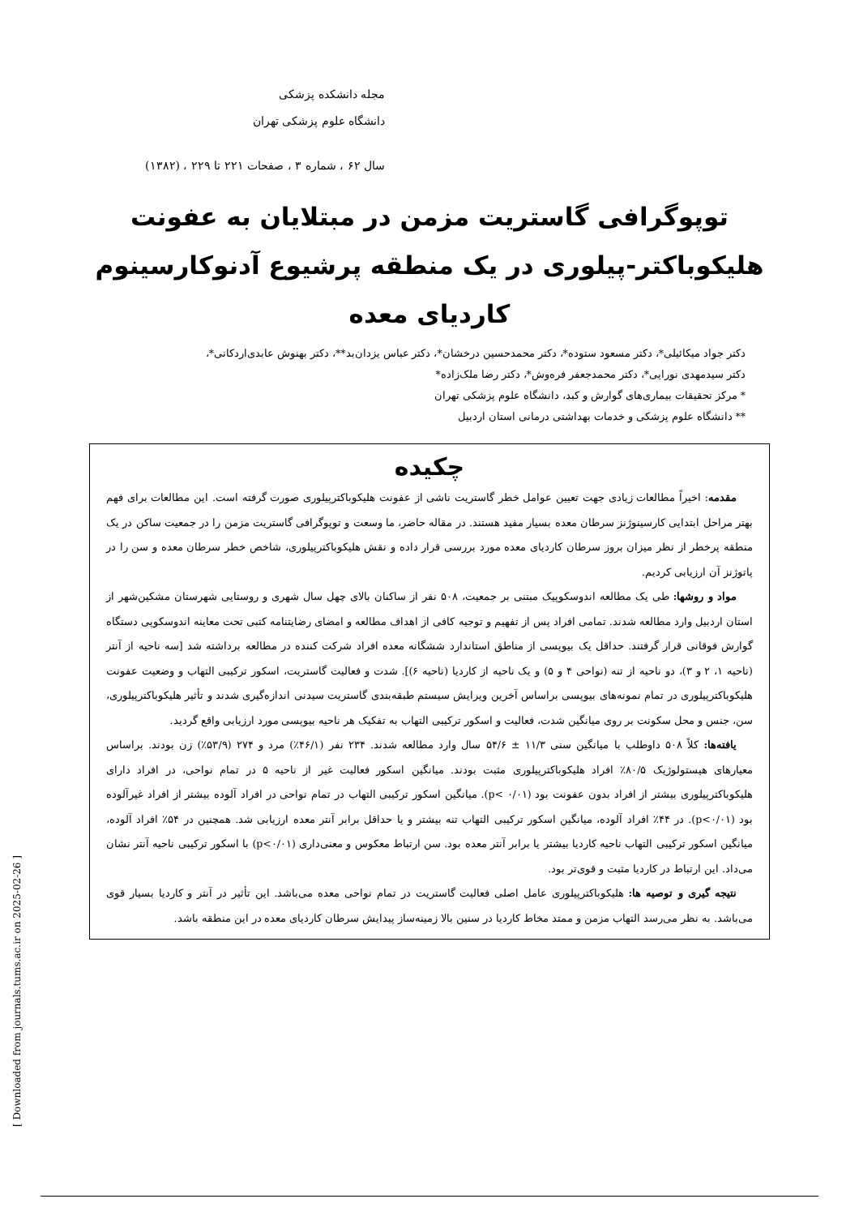مجله دانشکده پزشکی
دانشگاه علوم پزشکی تهران
سال ۶۲ ، شماره ۳ ، صفحات ۲۲۱ تا ۲۲۹ ، (۱۳۸۲)
توپوگرافی گاستریت مزمن در مبتلایان به عفونت
هلیکوباکتر-پیلوری در یک منطقه پرشیوع آدنوکارسینوم
کاردیای معده
دکتر جواد میکائیلی*، دکتر مسعود ستوده*، دکتر محمدحسین درخشان*، دکتر عباس یزدان‌بد**، دکتر بهنوش عابدی‌اردکانی*،
دکتر سیدمهدی نورایی*، دکتر محمدجعفر فره‌وش*، دکتر رضا ملک‌زاده*
* مرکز تحقیقات بیماری‌های گوارش و کبد، دانشگاه علوم پزشکی تهران
** دانشگاه علوم پزشکی و خدمات بهداشتی درمانی استان اردبیل
چکیده
مقدمه: اخیراً مطالعات زیادی جهت تعیین عوامل خطر گاستریت ناشی از عفونت هلیکوباکترپیلوری صورت گرفته است. این مطالعات برای فهم بهتر مراحل ابتدایی کارسینوژنز سرطان معده بسیار مفید هستند. در مقاله حاضر، ما وسعت و توپوگرافی گاستریت مزمن را در جمعیت ساکن در یک منطقه پرخطر از نظر میزان بروز سرطان کاردیای معده مورد بررسی قرار داده و نقش هلیکوباکترپیلوری، شاخص خطر سرطان معده و سن را در پاتوژنز آن ارزیابی کردیم.
مواد و روشها: طی یک مطالعه اندوسکوپیک مبتنی بر جمعیت، ۵۰۸ نفر از ساکنان بالای چهل سال شهری و روستایی شهرستان مشکین‌شهر از استان اردبیل وارد مطالعه شدند. تمامی افراد پس از تفهیم و توجیه کافی از اهداف مطالعه و امضای رضایتنامه کتبی تحت معاینه اندوسکوپی دستگاه گوارش فوقانی قرار گرفتند. حداقل یک بیوپسی از مناطق استاندارد ششگانه معده افراد شرکت کننده در مطالعه برداشته شد [سه ناحیه از آنتر (ناحیه ۱، ۲ و ۳)، دو ناحیه از تنه (نواحی ۴ و ۵) و یک ناحیه از کاردیا (ناحیه ۶)]. شدت و فعالیت گاستریت، اسکور ترکیبی التهاب و وضعیت عفونت هلیکوباکترپیلوری در تمام نمونه‌های بیوپسی براساس آخرین ویرایش سیستم طبقه‌بندی گاستریت سیدنی اندازه‌گیری شدند و تأثیر هلیکوباکترپیلوری، سن، جنس و محل سکونت بر روی میانگین شدت، فعالیت و اسکور ترکیبی التهاب به تفکیک هر ناحیه بیوپسی مورد ارزیابی واقع گردید.
یافته‌ها: کلاً ۵۰۸ داوطلب با میانگین سنی ۱۱/۳ ± ۵۴/۶ سال وارد مطالعه شدند. ۲۳۴ نفر (۴۶/۱٪) مرد و ۲۷۴ (۵۳/۹٪) زن بودند. براساس معیارهای هیستولوژیک ۸۰/۵٪ افراد هلیکوباکترپیلوری مثبت بودند. میانگین اسکور فعالیت غیر از ناحیه ۵ در تمام نواحی، در افراد دارای هلیکوباکترپیلوری بیشتر از افراد بدون عفونت بود (p< ۰/۰۱). میانگین اسکور ترکیبی التهاب در تمام نواحی در افراد آلوده بیشتر از افراد غیرآلوده بود (p<۰/۰۱). در ۴۴٪ افراد آلوده، میانگین اسکور ترکیبی التهاب تنه بیشتر و یا حداقل برابر آنتر معده ارزیابی شد. همچنین در ۵۴٪ افراد آلوده، میانگین اسکور ترکیبی التهاب ناحیه کاردیا بیشتر یا برابر آنتر معده بود. سن ارتباط معکوس و معنی‌داری (p<۰/۰۱) با اسکور ترکیبی ناحیه آنتر نشان می‌داد. این ارتباط در کاردیا مثبت و قوی‌تر بود.
نتیجه گیری و توصیه ها: هلیکوباکترپیلوری عامل اصلی فعالیت گاستریت در تمام نواحی معده می‌باشد. این تأثیر در آنتر و کاردیا بسیار قوی می‌باشد. به نظر می‌رسد التهاب مزمن و ممتد مخاط کاردیا در سنین بالا زمینه‌ساز پیدایش سرطان کاردیای معده در این منطقه باشد.
[ Downloaded from journals.tums.ac.ir on 2025-02-26 ]